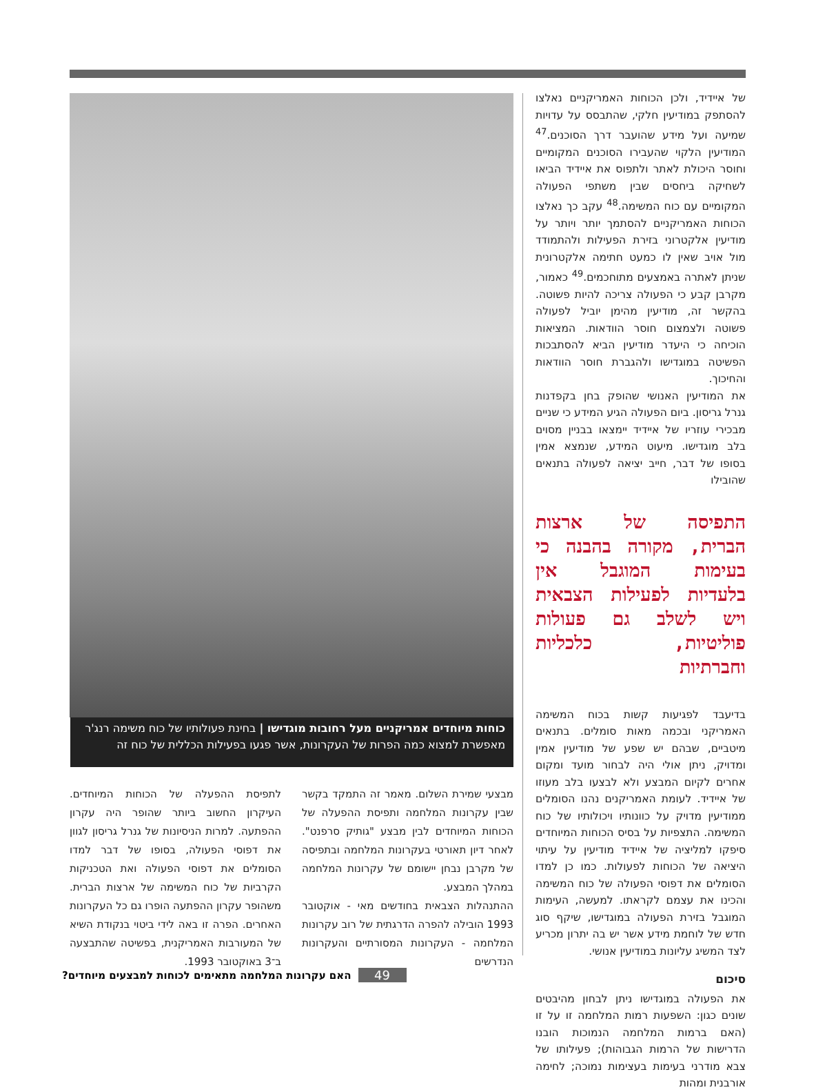של איידיד, ולכן הכוחות האמריקניים נאלצו להסתפק במודיעין חלקי, שהתבסס על עדויות שמיעה ועל מידע שהועבר דרך הסוכנים.<sup>47</sup> המודיעין הלקוי שהעבירו הסוכנים המקומיים וחוסר היכולת לאתר ולתפוס את איידיד הביאו לשחיקה ביחסים שבין משתפי הפעולה המקומיים עם כוח המשימה.<sup>48</sup> עקב כך נאלצו הכוחות האמריקניים להסתמך יותר ויותר על מודיעין אלקטרוני בזירת הפעילות ולהתמודד מול אויב שאין לו כמעט חתימה אלקטרונית שניתן לאתרה באמצעים מתוחכמים.<sup>49</sup> כאמור, מקרבן קבע כי הפעולה צריכה להיות פשוטה. בהקשר זה, מודיעין מהימן יוביל לפעולה פשוטה ולצמצום חוסר הוודאות. המציאות הוכיחה כי היעדר מודיעין הביא להסתבכות הפשיטה במוגדישו ולהגברת חוסר הוודאות והחיכוך.
את המודיעין האנושי שהופק בחן בקפדנות גנרל גריסון. ביום הפעולה הגיע המידע כי שניים מבכירי עוזריו של איידיד יימצאו בבניין מסוים בלב מוגדישו. מיעוט המידע, שנמצא אמין בסופו של דבר, חייב יציאה לפעולה בתנאים שהובילו
התפיסה של ארצות הברית, מקורה בהבנה כי בעימות המוגבל אין בלעדיות לפעילות הצבאית ויש לשלב גם פעולות פוליטיות, כלכליות וחברתיות
בדיעבד לפגיעות קשות בכוח המשימה האמריקני ובכמה מאות סומלים. בתנאים מיטביים, שבהם יש שפע של מודיעין אמין ומדויק, ניתן אולי היה לבחור מועד ומקום אחרים לקיום המבצע ולא לבצעו בלב מעוזו של איידיד. לעומת האמריקנים נהנו הסומלים ממודיעין מדויק על כוונותיו ויכולותיו של כוח המשימה. התצפיות על בסיס הכוחות המיוחדים סיפקו למליציה של איידיד מודיעין על עיתוי היציאה של הכוחות לפעולות. כמו כן למדו הסומלים את דפוסי הפעולה של כוח המשימה והכינו את עצמם לקראתו. למעשה, העימות המוגבל בזירת הפעולה במוגדישו, שיקף סוג חדש של לוחמת מידע אשר יש בה יתרון מכריע לצד המשיג עליונות במודיעין אנושי.
סיכום
את הפעולה במוגדישו ניתן לבחון מהיבטים שונים כגון: השפעות רמות המלחמה זו על זו (האם ברמות המלחמה הנמוכות הובנו הדרישות של הרמות הגבוהות); פעילותו של צבא מודרני בעימות בעצימות נמוכה; לחימה אורבנית ומהות
כוחות מיוחדים אמריקניים מעל רחובות מוגדישו | בחינת פעולותיו של כוח משימה רנג'ר מאפשרת למצוא כמה הפרות של העקרונות, אשר פגעו בפעילות הכללית של כוח זה
מבצעי שמירת השלום. מאמר זה התמקד בקשר שבין עקרונות המלחמה ותפיסת ההפעלה של הכוחות המיוחדים לבין מבצע "גותיק סרפנט". לאחר דיון תאורטי בעקרונות המלחמה ובתפיסה של מקרבן נבחן יישומם של עקרונות המלחמה במהלך המבצע.
ההתנהלות הצבאית בחודשים מאי - אוקטובר 1993 הובילה להפרה הדרגתית של רוב עקרונות המלחמה - העקרונות המסורתיים והעקרונות הנדרשים
לתפיסת ההפעלה של הכוחות המיוחדים. העיקרון החשוב ביותר שהופר היה עקרון ההפתעה. למרות הניסיונות של גנרל גריסון לגוון את דפוסי הפעולה, בסופו של דבר למדו הסומלים את דפוסי הפעולה ואת הטכניקות הקרביות של כוח המשימה של ארצות הברית. משהופר עקרון ההפתעה הופרו גם כל העקרונות האחרים. הפרה זו באה לידי ביטוי בנקודת השיא של המעורבות האמריקנית, בפשיטה שהתבצעה ב־3 באוקטובר 1993.
49 האם עקרונות המלחמה מתאימים לכוחות למבצעים מיוחדים?